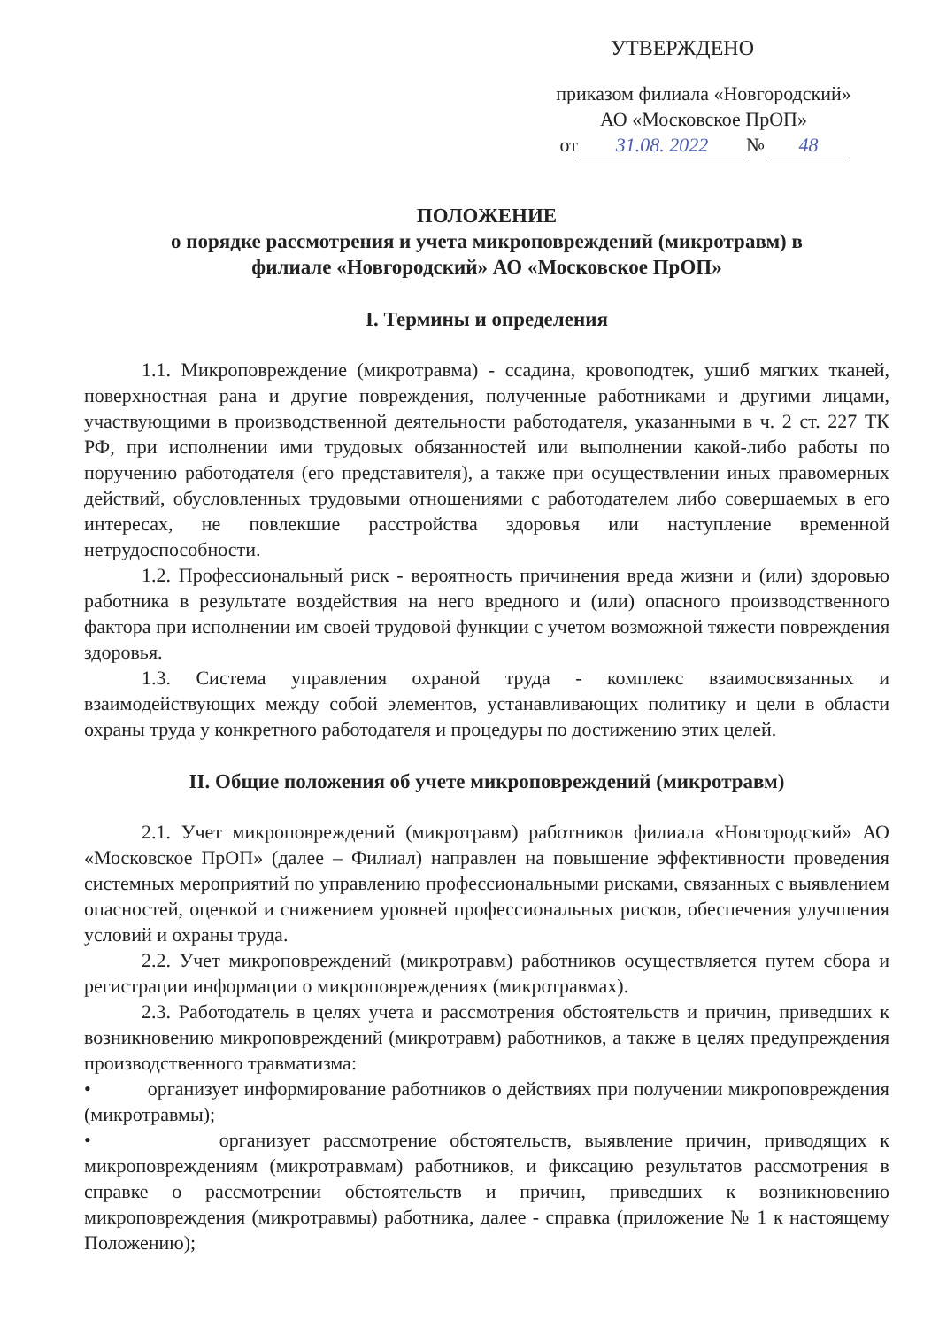УТВЕРЖДЕНО
приказом филиала «Новгородский»
АО «Московское ПрОП»
от 31.08. 2022 № 48
ПОЛОЖЕНИЕ
о порядке рассмотрения и учета микроповреждений (микротравм) в
филиале «Новгородский» АО «Московское ПрОП»
I. Термины и определения
1.1. Микроповреждение (микротравма) - ссадина, кровоподтек, ушиб мягких тканей, поверхностная рана и другие повреждения, полученные работниками и другими лицами, участвующими в производственной деятельности работодателя, указанными в ч. 2 ст. 227 ТК РФ, при исполнении ими трудовых обязанностей или выполнении какой-либо работы по поручению работодателя (его представителя), а также при осуществлении иных правомерных действий, обусловленных трудовыми отношениями с работодателем либо совершаемых в его интересах, не повлекшие расстройства здоровья или наступление временной нетрудоспособности.
1.2. Профессиональный риск - вероятность причинения вреда жизни и (или) здоровью работника в результате воздействия на него вредного и (или) опасного производственного фактора при исполнении им своей трудовой функции с учетом возможной тяжести повреждения здоровья.
1.3. Система управления охраной труда - комплекс взаимосвязанных и взаимодействующих между собой элементов, устанавливающих политику и цели в области охраны труда у конкретного работодателя и процедуры по достижению этих целей.
II. Общие положения об учете микроповреждений (микротравм)
2.1. Учет микроповреждений (микротравм) работников филиала «Новгородский» АО «Московское ПрОП» (далее – Филиал) направлен на повышение эффективности проведения системных мероприятий по управлению профессиональными рисками, связанных с выявлением опасностей, оценкой и снижением уровней профессиональных рисков, обеспечения улучшения условий и охраны труда.
2.2. Учет микроповреждений (микротравм) работников осуществляется путем сбора и регистрации информации о микроповреждениях (микротравмах).
2.3. Работодатель в целях учета и рассмотрения обстоятельств и причин, приведших к возникновению микроповреждений (микротравм) работников, а также в целях предупреждения производственного травматизма:
• организует информирование работников о действиях при получении микроповреждения (микротравмы);
• организует рассмотрение обстоятельств, выявление причин, приводящих к микроповреждениям (микротравмам) работников, и фиксацию результатов рассмотрения в справке о рассмотрении обстоятельств и причин, приведших к возникновению микроповреждения (микротравмы) работника, далее - справка (приложение № 1 к настоящему Положению);